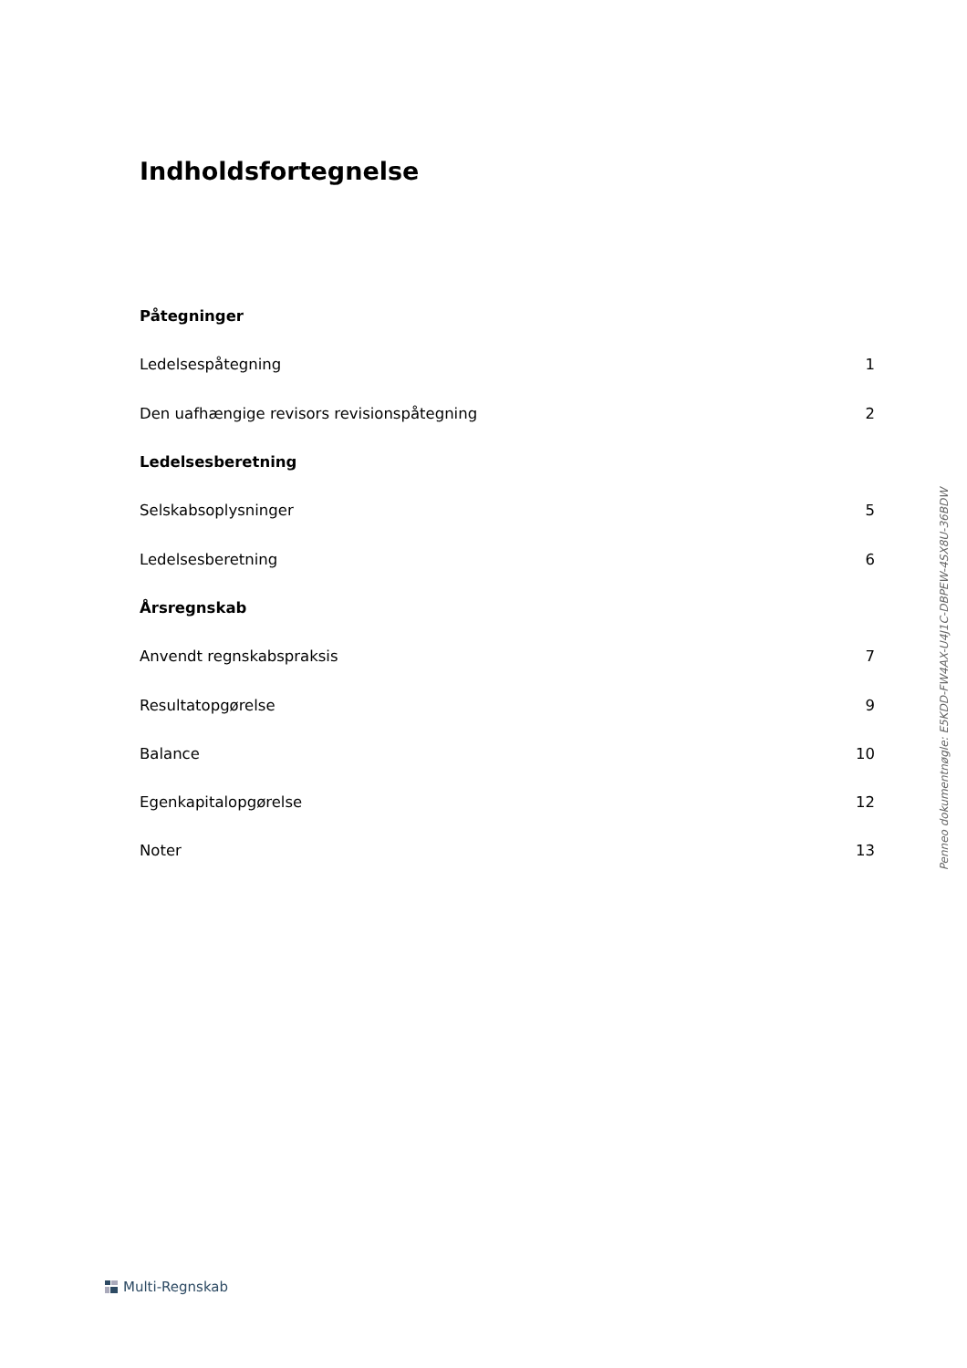Indholdsfortegnelse
Påtegninger
Ledelsespåtegning 1
Den uafhængige revisors revisionspåtegning 2
Ledelsesberetning
Selskabsoplysninger 5
Ledelsesberetning 6
Årsregnskab
Anvendt regnskabspraksis 7
Resultatopgørelse 9
Balance 10
Egenkapitalopgørelse 12
Noter 13
Penneo dokumentnøgle: E5KDD-FW4AX-U4J1C-DBPEW-4SX8U-36BDW
Multi-Regnskab